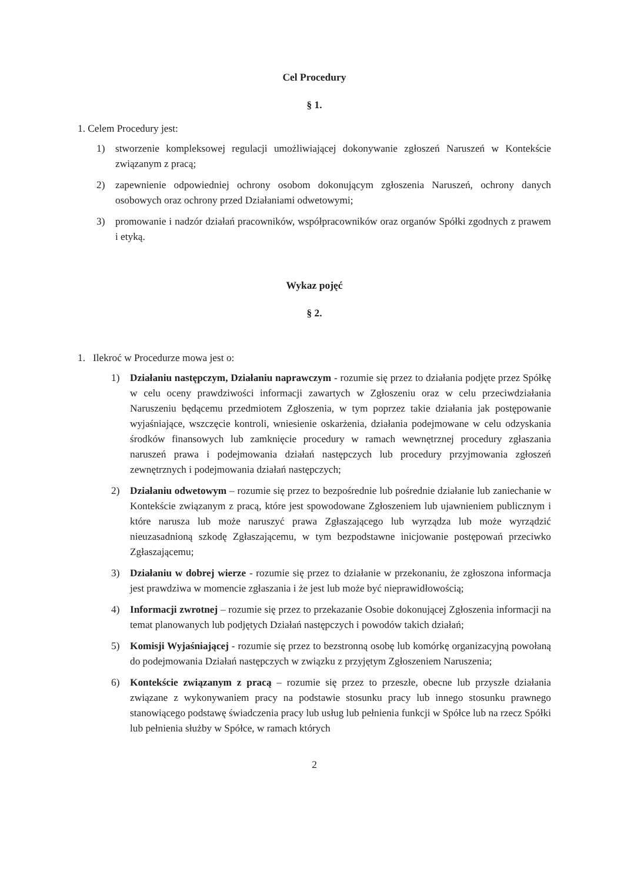Cel Procedury
§ 1.
1. Celem Procedury jest:
1) stworzenie kompleksowej regulacji umożliwiającej dokonywanie zgłoszeń Naruszeń w Kontekście związanym z pracą;
2) zapewnienie odpowiedniej ochrony osobom dokonującym zgłoszenia Naruszeń, ochrony danych osobowych oraz ochrony przed Działaniami odwetowymi;
3) promowanie i nadzór działań pracowników, współpracowników oraz organów Spółki zgodnych z prawem i etyką.
Wykaz pojęć
§ 2.
1. Ilekroć w Procedurze mowa jest o:
1) Działaniu następczym, Działaniu naprawczym - rozumie się przez to działania podjęte przez Spółkę w celu oceny prawdziwości informacji zawartych w Zgłoszeniu oraz w celu przeciwdziałania Naruszeniu będącemu przedmiotem Zgłoszenia, w tym poprzez takie działania jak postępowanie wyjaśniające, wszczęcie kontroli, wniesienie oskarżenia, działania podejmowane w celu odzyskania środków finansowych lub zamknięcie procedury w ramach wewnętrznej procedury zgłaszania naruszeń prawa i podejmowania działań następczych lub procedury przyjmowania zgłoszeń zewnętrznych i podejmowania działań następczych;
2) Działaniu odwetowym – rozumie się przez to bezpośrednie lub pośrednie działanie lub zaniechanie w Kontekście związanym z pracą, które jest spowodowane Zgłoszeniem lub ujawnieniem publicznym i które narusza lub może naruszyć prawa Zgłaszającego lub wyrządza lub może wyrządzić nieuzasadnioną szkodę Zgłaszającemu, w tym bezpodstawne inicjowanie postępowań przeciwko Zgłaszającemu;
3) Działaniu w dobrej wierze - rozumie się przez to działanie w przekonaniu, że zgłoszona informacja jest prawdziwa w momencie zgłaszania i że jest lub może być nieprawidłowością;
4) Informacji zwrotnej – rozumie się przez to przekazanie Osobie dokonującej Zgłoszenia informacji na temat planowanych lub podjętych Działań następczych i powodów takich działań;
5) Komisji Wyjaśniającej - rozumie się przez to bezstronną osobę lub komórkę organizacyjną powołaną do podejmowania Działań następczych w związku z przyjętym Zgłoszeniem Naruszenia;
6) Kontekście związanym z pracą – rozumie się przez to przeszłe, obecne lub przyszłe działania związane z wykonywaniem pracy na podstawie stosunku pracy lub innego stosunku prawnego stanowiącego podstawę świadczenia pracy lub usług lub pełnienia funkcji w Spółce lub na rzecz Spółki lub pełnienia służby w Spółce, w ramach których
2